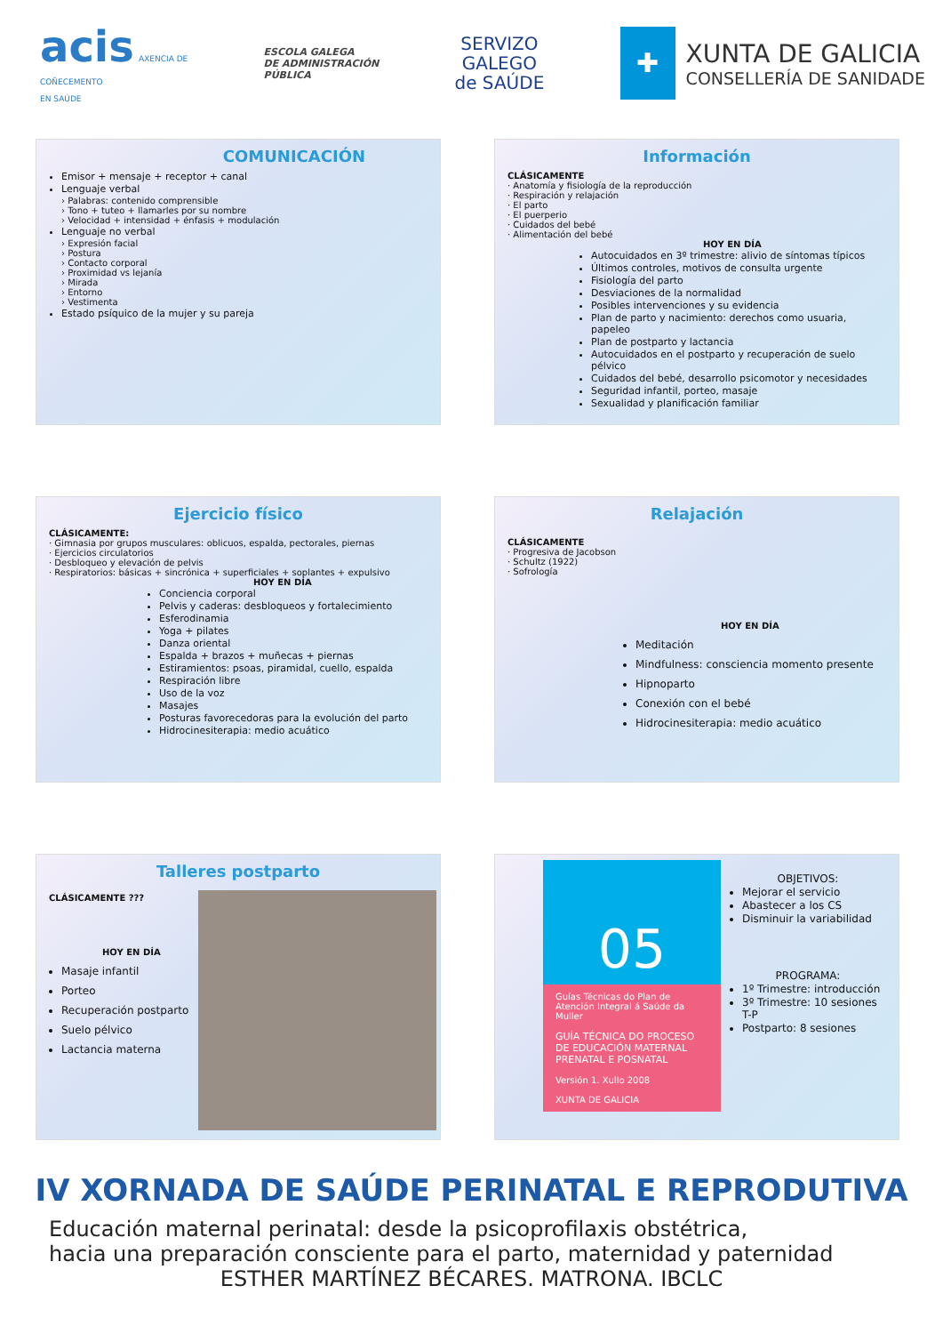acis AXENCIA DE
COÑECEMENTO
EN SAÚDE
ESCOLA GALEGA
DE ADMINISTRACIÓN
PÚBLICA
SERVIZO
GALEGO
de SAÚDE
✚
XUNTA DE GALICIA
CONSELLERÍA DE SANIDADE
COMUNICACIÓN
Emisor + mensaje + receptor + canal
Lenguaje verbal
› Palabras: contenido comprensible
› Tono + tuteo + llamarles por su nombre
› Velocidad + intensidad + énfasis + modulación
Lenguaje no verbal
› Expresión facial
› Postura
› Contacto corporal
› Proximidad vs lejanía
› Mirada
› Entorno
› Vestimenta
Estado psíquico de la mujer y su pareja
Información
CLÁSICAMENTE
· Anatomía y fisiología de la reproducción
· Respiración y relajación
· El parto
· El puerperio
· Cuidados del bebé
· Alimentación del bebé
HOY EN DÍA
Autocuidados en 3º trimestre: alivio de síntomas típicos
Últimos controles, motivos de consulta urgente
Fisiología del parto
Desviaciones de la normalidad
Posibles intervenciones y su evidencia
Plan de parto y nacimiento: derechos como usuaria, papeleo
Plan de postparto y lactancia
Autocuidados en el postparto y recuperación de suelo pélvico
Cuidados del bebé, desarrollo psicomotor y necesidades
Seguridad infantil, porteo, masaje
Sexualidad y planificación familiar
Ejercicio físico
CLÁSICAMENTE:
· Gimnasia por grupos musculares: oblicuos, espalda, pectorales, piernas
· Ejercicios circulatorios
· Desbloqueo y elevación de pelvis
· Respiratorios: básicas + sincrónica + superficiales + soplantes + expulsivo
HOY EN DÍA
Conciencia corporal
Pelvis y caderas: desbloqueos y fortalecimiento
Esferodinamia
Yoga + pilates
Danza oriental
Espalda + brazos + muñecas + piernas
Estiramientos: psoas, piramidal, cuello, espalda
Respiración libre
Uso de la voz
Masajes
Posturas favorecedoras para la evolución del parto
Hidrocinesiterapia: medio acuático
Relajación
CLÁSICAMENTE
· Progresiva de Jacobson
· Schultz (1922)
· Sofrología
HOY EN DÍA
Meditación
Mindfulness: consciencia momento presente
Hipnoparto
Conexión con el bebé
Hidrocinesiterapia: medio acuático
Talleres postparto
CLÁSICAMENTE ???
HOY EN DÍA
Masaje infantil
Porteo
Recuperación postparto
Suelo pélvico
Lactancia materna
05
Guías Técnicas do Plan de Atención Integral á Saúde da Muller
GUÍA TÉCNICA DO PROCESO DE EDUCACIÓN MATERNAL PRENATAL E POSNATAL
Versión 1. Xullo 2008
XUNTA DE GALICIA
OBJETIVOS:
Mejorar el servicio
Abastecer a los CS
Disminuir la variabilidad
PROGRAMA:
1º Trimestre: introducción
3º Trimestre: 10 sesiones T-P
Postparto: 8 sesiones
IV XORNADA DE SAÚDE PERINATAL E REPRODUTIVA
Educación maternal perinatal: desde la psicoprofilaxis obstétrica,
hacia una preparación consciente para el parto, maternidad y paternidad
ESTHER MARTÍNEZ BÉCARES. MATRONA. IBCLC